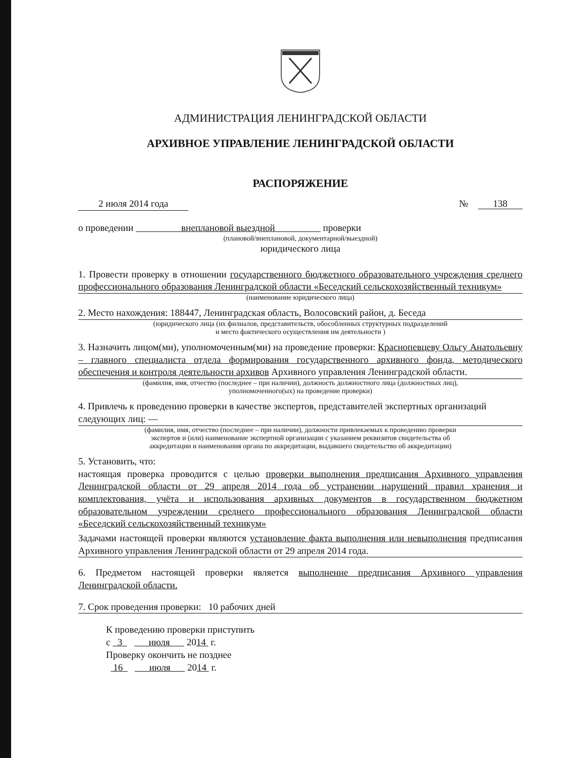АДМИНИСТРАЦИЯ ЛЕНИНГРАДСКОЙ ОБЛАСТИ
АРХИВНОЕ УПРАВЛЕНИЕ ЛЕНИНГРАДСКОЙ ОБЛАСТИ
РАСПОРЯЖЕНИЕ
2 июля 2014 года № 138
о проведении внеплановой выездной проверки
(плановой/внеплановой, документарной/выездной)
юридического лица
1. Провести проверку в отношении государственного бюджетного образовательного учреждения среднего профессионального образования Ленинградской области «Беседский сельскохозяйственный техникум»
(наименование юридического лица)
2. Место нахождения: 188447, Ленинградская область, Волосовский район, д. Беседа
(юридического лица (их филиалов, представительств, обособленных структурных подразделений
и место фактического осуществления им деятельности )
3. Назначить лицом(ми), уполномоченным(ми) на проведение проверки: Краснопевцеву Ольгу Анатольевну – главного специалиста отдела формирования государственного архивного фонда, методического обеспечения и контроля деятельности архивов Архивного управления Ленинградской области.
(фамилия, имя, отчество (последнее – при наличии), должность должностного лица (должностных лиц),
уполномоченного(ых) на проведение проверки)
4. Привлечь к проведению проверки в качестве экспертов, представителей экспертных организаций следующих лиц: —
(фамилия, имя, отчество (последнее – при наличии), должности привлекаемых к проведению проверки
экспертов и (или) наименование экспертной организации с указанием реквизитов свидетельства об
аккредитации и наименования органа по аккредитации, выдавшего свидетельство об аккредитации)
5. Установить, что:
настоящая проверка проводится с целью проверки выполнения предписания Архивного управления Ленинградской области от 29 апреля 2014 года об устранении нарушений правил хранения и комплектования, учёта и использования архивных документов в государственном бюджетном образовательном учреждении среднего профессионального образования Ленинградской области «Беседский сельскохозяйственный техникум»
Задачами настоящей проверки являются установление факта выполнения или невыполнения предписания Архивного управления Ленинградской области от 29 апреля 2014 года.
6. Предметом настоящей проверки является выполнение предписания Архивного управления Ленинградской области.
7. Срок проведения проверки: 10 рабочих дней
К проведению проверки приступить
с 3 июля 2014 г.
Проверку окончить не позднее
16 июля 2014 г.